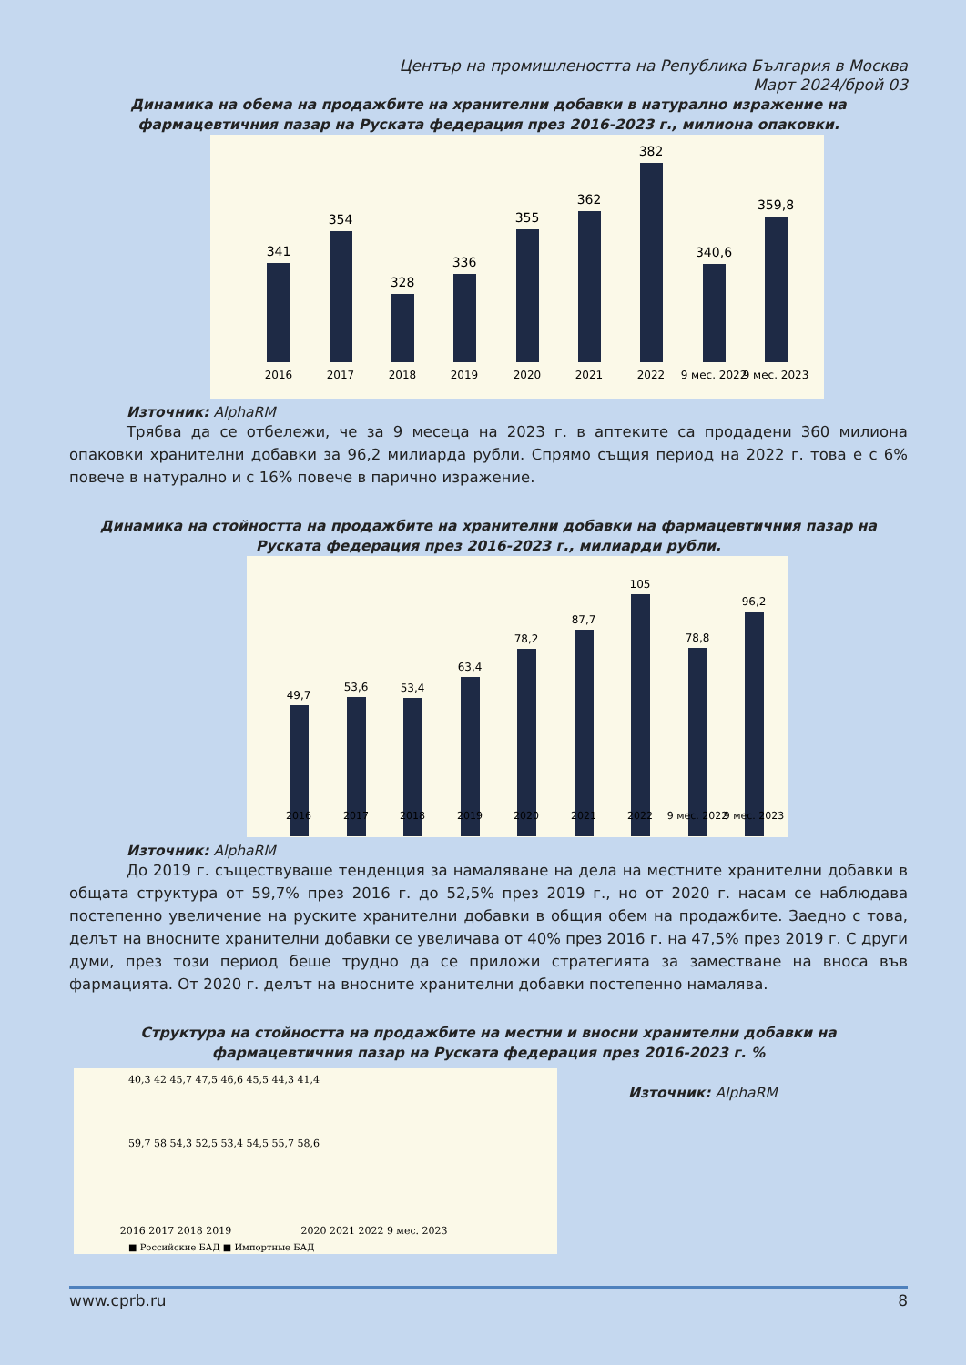Център на промишлеността на Република България в Москва
Март 2024/брой 03
Динамика на обема на продажбите на хранителни добавки в натурално изражение на фармацевтичния пазар на Руската федерация през 2016-2023 г., милиона опаковки.
341
354
328
336
355
362
382
340,6
359,8
2016
2017
2018
2019
2020
2021
2022
9 мес. 2022
9 мес. 2023
Източник: AlphaRM
Трябва да се отбележи, че за 9 месеца на 2023 г. в аптеките са продадени 360 милиона опаковки хранителни добавки за 96,2 милиарда рубли. Спрямо същия период на 2022 г. това е с 6% повече в натурално и с 16% повече в парично изражение.
Динамика на стойността на продажбите на хранителни добавки на фармацевтичния пазар на Руската федерация през 2016-2023 г., милиарди рубли.
49,7
53,6
53,4
63,4
78,2
87,7
105
78,8
96,2
2016
2017
2018
2019
2020
2021
2022
9 мес. 2022
9 мес. 2023
Източник: AlphaRM
До 2019 г. съществуваше тенденция за намаляване на дела на местните хранителни добавки в общата структура от 59,7% през 2016 г. до 52,5% през 2019 г., но от 2020 г. насам се наблюдава постепенно увеличение на руските хранителни добавки в общия обем на продажбите. Заедно с това, делът на вносните хранителни добавки се увеличава от 40% през 2016 г. на 47,5% през 2019 г. С други думи, през този период беше трудно да се приложи стратегията за заместване на вноса във фармацията. От 2020 г. делът на вносните хранителни добавки постепенно намалява.
Структура на стойността на продажбите на местни и вносни хранителни добавки на фармацевтичния пазар на Руската федерация през 2016-2023 г. %
2016 2017 2018 2019
2020 2021 2022 9 мес. 2023
■ Российские БАД ■ Импортные БАД
40,3 42 45,7 47,5 46,6 45,5 44,3 41,4
59,7 58 54,3 52,5 53,4 54,5 55,7 58,6
Източник: AlphaRM
www.cprb.ru 8